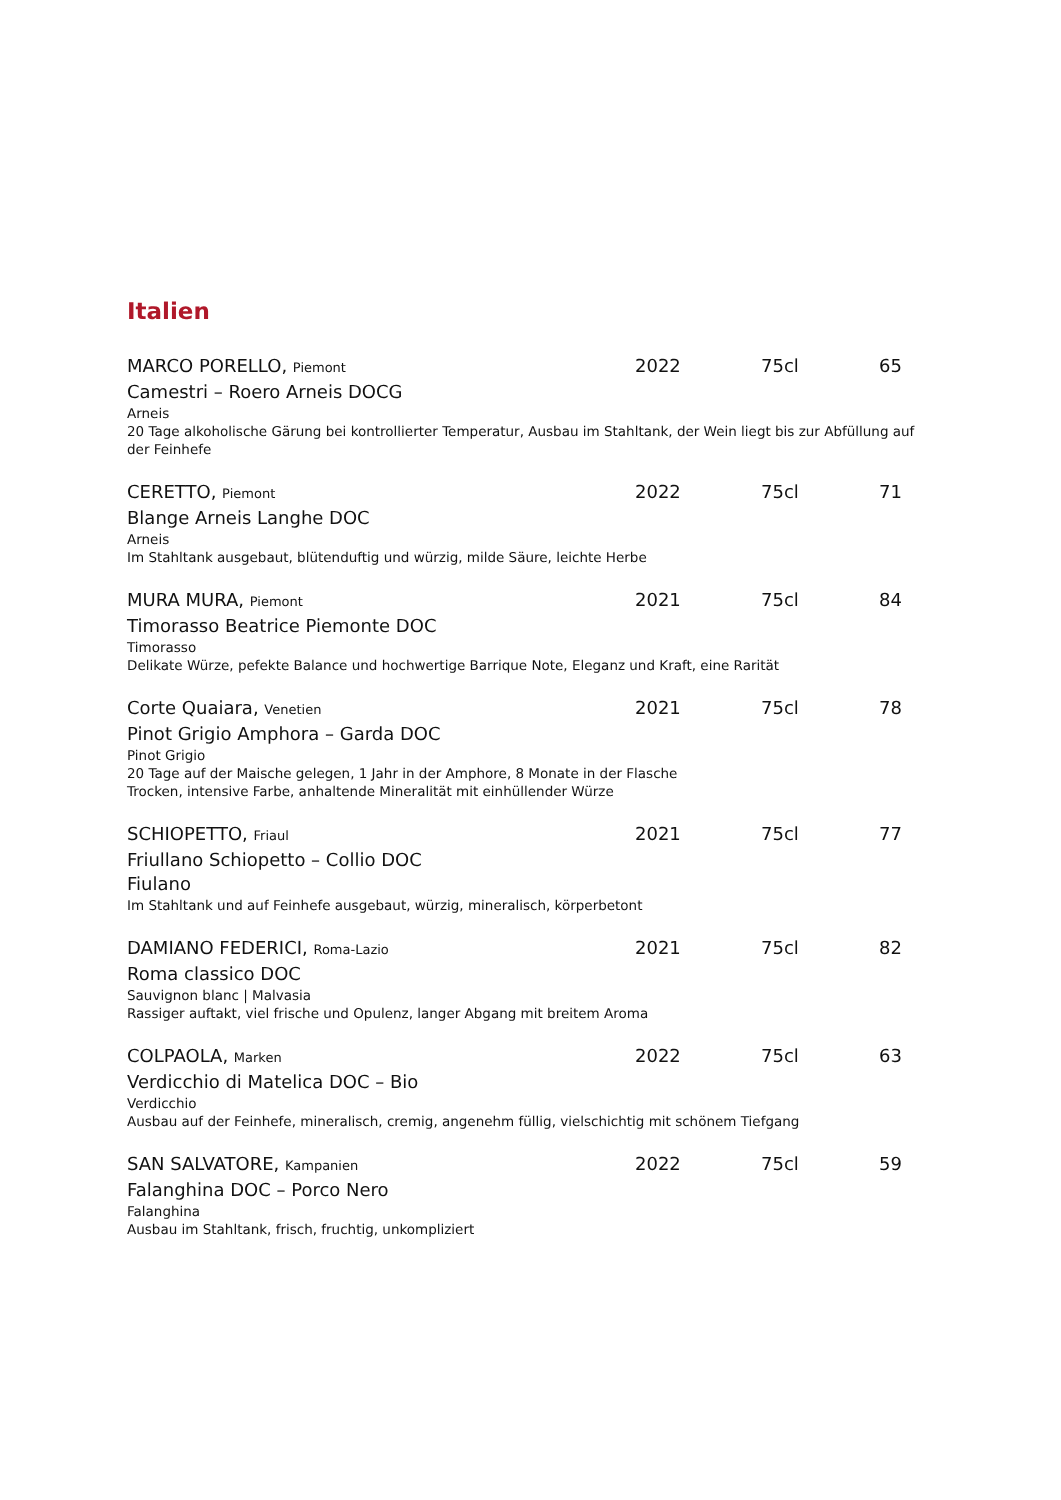Italien
MARCO PORELLO, Piemont 2022 75cl 65
Camestri – Roero Arneis DOCG
Arneis
20 Tage alkoholische Gärung bei kontrollierter Temperatur, Ausbau im Stahltank, der Wein liegt bis zur Abfüllung auf der Feinhefe
CERETTO, Piemont 2022 75cl 71
Blange Arneis Langhe DOC
Arneis
Im Stahltank ausgebaut, blütenduftig und würzig, milde Säure, leichte Herbe
MURA MURA, Piemont 2021 75cl 84
Timorasso Beatrice Piemonte DOC
Timorasso
Delikate Würze, pefekte Balance und hochwertige Barrique Note, Eleganz und Kraft, eine Rarität
Corte Quaiara, Venetien 2021 75cl 78
Pinot Grigio Amphora – Garda DOC
Pinot Grigio
20 Tage auf der Maische gelegen, 1 Jahr in der Amphore, 8 Monate in der Flasche
Trocken, intensive Farbe, anhaltende Mineralität mit einhüllender Würze
SCHIOPETTO, Friaul 2021 75cl 77
Friullano Schiopetto – Collio DOC
Fiulano
Im Stahltank und auf Feinhefe ausgebaut, würzig, mineralisch, körperbetont
DAMIANO FEDERICI, Roma-Lazio 2021 75cl 82
Roma classico DOC
Sauvignon blanc | Malvasia
Rassiger auftakt, viel frische und Opulenz, langer Abgang mit breitem Aroma
COLPAOLA, Marken 2022 75cl 63
Verdicchio di Matelica DOC – Bio
Verdicchio
Ausbau auf der Feinhefe, mineralisch, cremig, angenehm füllig, vielschichtig mit schönem Tiefgang
SAN SALVATORE, Kampanien 2022 75cl 59
Falanghina DOC – Porco Nero
Falanghina
Ausbau im Stahltank, frisch, fruchtig, unkompliziert